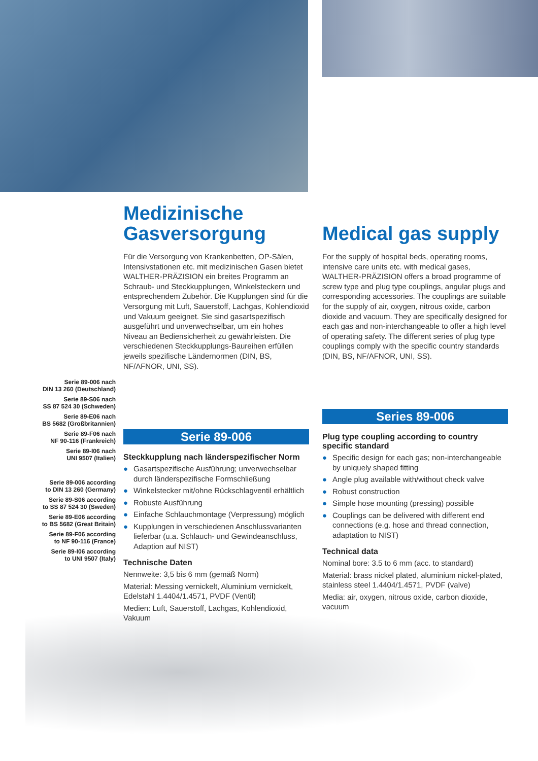Serie 89-006 nach
DIN 13 260 (Deutschland)
Serie 89-S06 nach
SS 87 524 30 (Schweden)
Serie 89-E06 nach
BS 5682 (Großbritannien)
Serie 89-F06 nach
NF 90-116 (Frankreich)
Serie 89-I06 nach
UNI 9507 (Italien)
Serie 89-006 according
to DIN 13 260 (Germany)
Serie 89-S06 according
to SS 87 524 30 (Sweden)
Serie 89-E06 according
to BS 5682 (Great Britain)
Serie 89-F06 according
to NF 90-116 (France)
Serie 89-I06 according
to UNI 9507 (Italy)
Medizinische Gasversorgung
Für die Versorgung von Krankenbetten, OP-Sälen, Intensivstationen etc. mit medizinischen Gasen bietet WALTHER-PRÄZISION ein breites Programm an Schraub- und Steckkupplungen, Winkelsteckern und entsprechendem Zubehör. Die Kupplungen sind für die Versorgung mit Luft, Sauerstoff, Lachgas, Kohlendioxid und Vakuum geeignet. Sie sind gasartspezifisch ausgeführt und unverwechselbar, um ein hohes Niveau an Bediensicherheit zu gewährleisten. Die verschiedenen Steckkupplungs-Baureihen erfüllen jeweils spezifische Ländernormen (DIN, BS, NF/AFNOR, UNI, SS).
Serie 89-006
Steckkupplung nach länderspezifischer Norm
● Gasartspezifische Ausführung; unverwechselbar durch länderspezifische Formschließung
● Winkelstecker mit/ohne Rückschlagventil erhältlich
● Robuste Ausführung
● Einfache Schlauchmontage (Verpressung) möglich
● Kupplungen in verschiedenen Anschlussvarianten lieferbar (u.a. Schlauch- und Gewindeanschluss, Adaption auf NIST)
Technische Daten
Nennweite: 3,5 bis 6 mm (gemäß Norm)
Material: Messing vernickelt, Aluminium vernickelt, Edelstahl 1.4404/1.4571, PVDF (Ventil)
Medien: Luft, Sauerstoff, Lachgas, Kohlendioxid, Vakuum
Medical gas supply
For the supply of hospital beds, operating rooms, intensive care units etc. with medical gases, WALTHER-PRÄZISION offers a broad programme of screw type and plug type couplings, angular plugs and corresponding accessories. The couplings are suitable for the supply of air, oxygen, nitrous oxide, carbon dioxide and vacuum. They are specifically designed for each gas and non-interchangeable to offer a high level of operating safety. The different series of plug type couplings comply with the specific country standards (DIN, BS, NF/AFNOR, UNI, SS).
Series 89-006
Plug type coupling according to country specific standard
● Specific design for each gas; non-interchangeable by uniquely shaped fitting
● Angle plug available with/without check valve
● Robust construction
● Simple hose mounting (pressing) possible
● Couplings can be delivered with different end connections (e.g. hose and thread connection, adaptation to NIST)
Technical data
Nominal bore: 3.5 to 6 mm (acc. to standard)
Material: brass nickel plated, aluminium nickel-plated, stainless steel 1.4404/1.4571, PVDF (valve)
Media: air, oxygen, nitrous oxide, carbon dioxide, vacuum